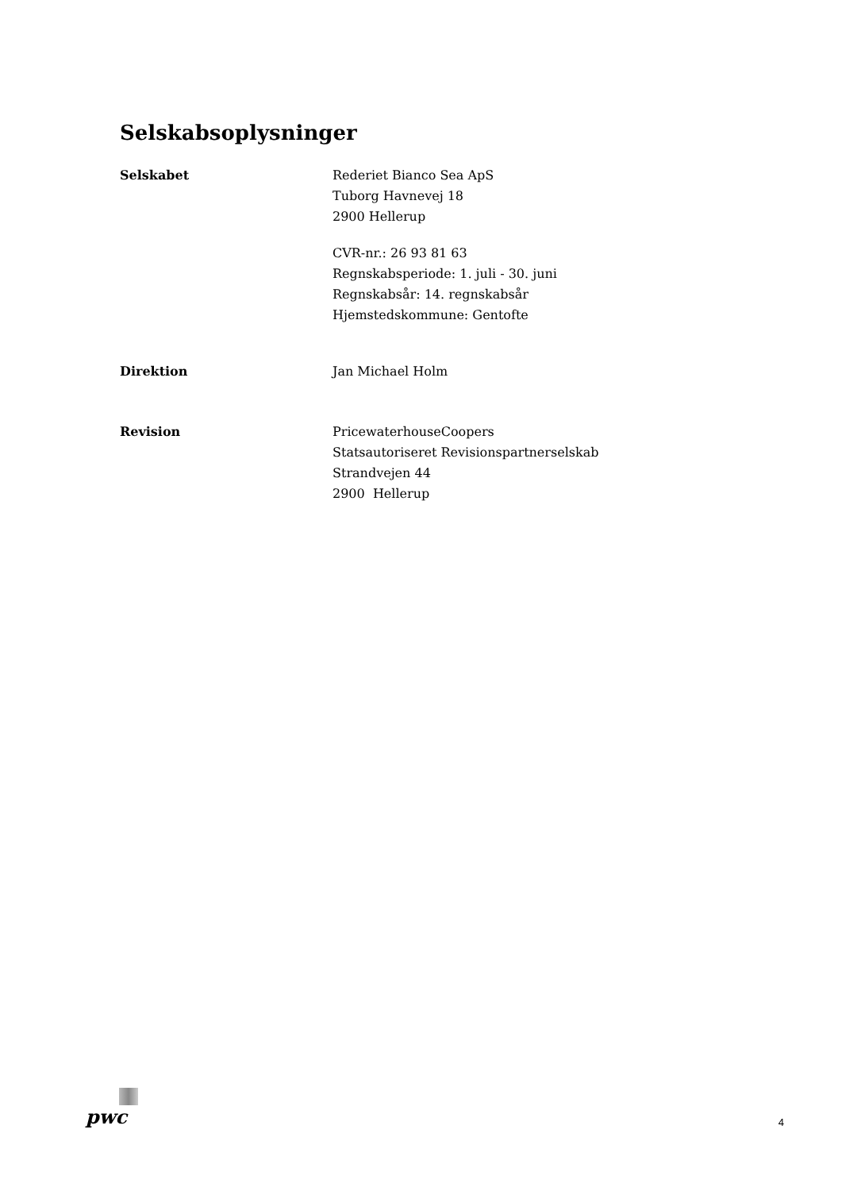Selskabsoplysninger
Selskabet Rederiet Bianco Sea ApS
Tuborg Havnevej 18
2900 Hellerup
CVR-nr.: 26 93 81 63
Regnskabsperiode: 1. juli - 30. juni
Regnskabsår: 14. regnskabsår
Hjemstedskommune: Gentofte
Direktion Jan Michael Holm
Revision PricewaterhouseCoopers
Statsautoriseret Revisionspartnerselskab
Strandvejen 44
2900 Hellerup
pwc
4